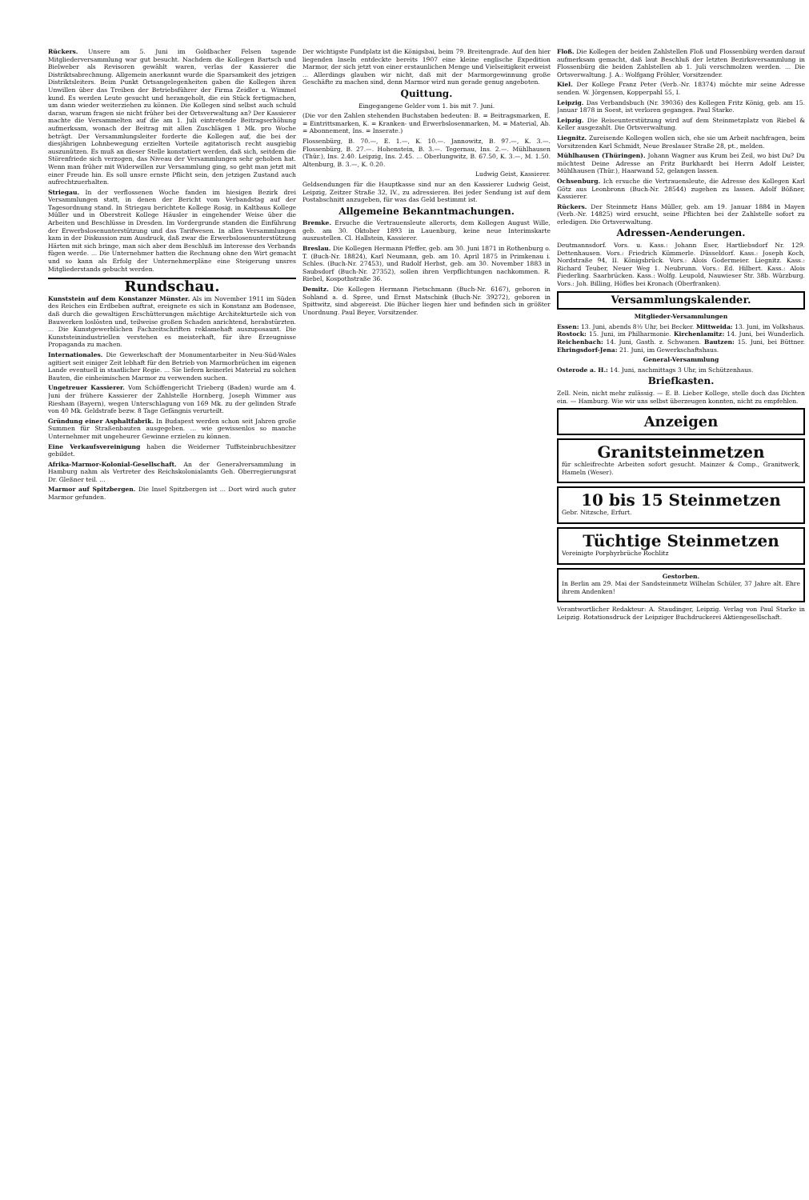Rückers. Unsere am 5. Juni im Goldbacher Felsen tagende Mitgliederversammlung war gut besucht. Nachdem die Kollegen Bartsch und Bielweber als Revisoren gewählt waren, verlas der Kassierer die Distriktsabrechnung. Allgemein anerkannt wurde die Sparsamkeit des jetzigen Distriktsleiters. Beim Punkt Ortsangelegenheiten gaben die Kollegen ihren Unwillen über das Treiben der Betriebsführer der Firma Zeidler u. Wimmel kund. Es werden Leute gesucht und herangeholt, die ein Stück fertigmachen, um dann wieder weiterziehen zu können. Die Kollegen sind selbst auch schuld daran, warum fragen sie nicht früher bei der Ortsverwaltung an? Der Kassierer machte die Versammelten auf die am 1. Juli eintretende Beitragserhöhung aufmerksam, wonach der Beitrag mit allen Zuschlägen 1 Mk. pro Woche beträgt. Der Versammlungsleiter forderte die Kollegen auf, die bei der diesjährigen Lohnbewegung erzielten Vorteile agitatorisch recht ausgiebig auszunützen. Es muß an dieser Stelle konstatiert werden, daß sich, seitdem die Störenfriede sich verzogen, das Niveau der Versammlungen sehr gehoben hat. Wenn man früher mit Widerwillen zur Versammlung ging, so geht man jetzt mit einer Freude hin. Es soll unsre ernste Pflicht sein, den jetzigen Zustand auch aufrechtzuerhalten.
Striegau. In der verflossenen Woche fanden im hiesigen Bezirk drei Versammlungen statt, in denen der Bericht vom Verbandstag auf der Tagesordnung stand. In Striegau berichtete Kollege Rosig, in Kaltbaus Kollege Müller und in Oberstreit Kollege Häusler in eingehender Weise über die Arbeiten und Beschlüsse in Dresden. Im Vordergrunde standen die Einführung der Erwerbslosenunterstützung und das Tarifwesen. In allen Versammlungen kam in der Diskussion zum Ausdruck, daß zwar die Erwerbslosenunterstützung Härten mit sich bringe, man sich aber dem Beschluß im Interesse des Verbands fügen werde. ... Die Unternehmer hatten die Rechnung ohne den Wirt gemacht und so kann als Erfolg der Unternehmerpläne eine Steigerung unsres Mitgliederstands gebucht werden.
Rundschau.
Kunststein auf dem Konstanzer Münster. Als im November 1911 im Süden des Reiches ein Erdbeben auftrat, ereignete es sich in Konstanz am Bodensee, daß durch die gewaltigen Erschütterungen mächtige Architekturteile sich von Bauwerken loslösten und, teilweise großen Schaden anrichtend, herabstürzten. ... Die Kunstgewerblichen Fachzeitschriften reklamehaft auszuposaunt. Die Kunststeinindustriellen verstehen es meisterhaft, für ihre Erzeugnisse Propaganda zu machen.
Internationales. Die Gewerkschaft der Monumentarbeiter in Neu-Süd-Wales agitiert seit einiger Zeit lebhaft für den Betrieb von Marmorbrüchen im eigenen Lande eventuell in staatlicher Regie. ... Sie liefern keinerlei Material zu solchen Bauten, die einheimischen Marmor zu verwenden suchen.
Ungetreuer Kassierer. Vom Schöffengericht Trieberg (Baden) wurde am 4. Juni der frühere Kassierer der Zahlstelle Hornberg, Joseph Wimmer aus Riesham (Bayern), wegen Unterschlagung von 169 Mk. zu der gelinden Strafe von 40 Mk. Geldstrafe bezw. 8 Tage Gefängnis verurteilt.
Gründung einer Asphaltfabrik. In Budapest werden schon seit Jahren große Summen für Straßenbauten ausgegeben. ... wie gewissenlos so manche Unternehmer mit ungeheurer Gewinne erzielen zu können.
Eine Verkaufsvereinigung haben die Weiderner Tuffsteinbruchbesitzer gebildet.
Afrika-Marmor-Kolonial-Gesellschaft. An der Generalversammlung in Hamburg nahm als Vertreter des Reichskolonialamts Geh. Oberregierungsrat Dr. Gleßner teil. ...
Marmor auf Spitzbergen. Die Insel Spitzbergen ist ... Dort wird auch guter Marmor gefunden.
Der wichtigste Fundplatz ist die Königsbai, beim 79. Breitengrade. Auf den hier liegenden Inseln entdeckte bereits 1907 eine kleine englische Expedition Marmor, der sich jetzt von einer erstaunlichen Menge und Vielseitigkeit erweist ... Allerdings glauben wir nicht, daß mit der Marmorgewinnung große Geschäfte zu machen sind, denn Marmor wird nun gerade genug angeboten.
Quittung.
Eingegangene Gelder vom 1. bis mit 7. Juni.
(Die vor den Zahlen stehenden Buchstaben bedeuten: B. = Beitragsmarken, E. = Eintrittsmarken, K. = Kranken- und Erwerbslosenmarken, M. = Material, Ab. = Abonnement, Ins. = Inserate.)
Flossenbürg, B. 70.—, E. 1.—, K. 10.—. Jannowitz, B. 97.—, K. 3.—. Flossenbürg, B. 27.—. Hohenstein, B. 3.—. Tegernau, Ins. 2.—. Mühlhausen (Thür.), Ins. 2.40. Leipzig, Ins. 2.45. ... Oberlungwitz, B. 67.50, K. 3.—, M. 1.50. Altenburg, B. 3.—, K. 0.20.
Ludwig Geist, Kassierer.
Geldsendungen für die Hauptkasse sind nur an den Kassierer Ludwig Geist, Leipzig, Zeitzer Straße 32, IV., zu adressieren. Bei jeder Sendung ist auf dem Postabschnitt anzugeben, für was das Geld bestimmt ist.
Allgemeine Bekanntmachungen.
Bremke. Ersuche die Vertrauensleute allerorts, dem Kollegen August Wille, geb. am 30. Oktober 1893 in Lauenburg, keine neue Interimskarte auszustellen. Cl. Hallstein, Kassierer.
Breslau. Die Kollegen Hermann Pfeffer, geb. am 30. Juni 1871 in Rothenburg o. T. (Buch-Nr. 18824), Karl Neumann, geb. am 10. April 1875 in Primkenau i. Schles. (Buch-Nr. 27453), und Rudolf Herbst, geb. am 30. November 1883 in Saubsdorf (Buch-Nr. 27352), sollen ihren Verpflichtungen nachkommen. R. Riebel, Kospothstraße 36.
Demitz. Die Kollegen Hermann Pietschmann (Buch-Nr. 6167), geboren in Sohland a. d. Spree, und Ernst Matschink (Buch-Nr. 39272), geboren in Spittwitz, sind abgereist. Die Bücher liegen hier und befinden sich in größter Unordnung. Paul Beyer, Vorsitzender.
Floß. Die Kollegen der beiden Zahlstellen Floß und Flossenbürg werden darauf aufmerksam gemacht, daß laut Beschluß der letzten Bezirksversammlung in Flossenbürg die beiden Zahlstellen ab 1. Juli verschmolzen werden. ... Die Ortsverwaltung. J. A.: Wolfgang Fröhler, Vorsitzender.
Kiel. Der Kollege Franz Peter (Verb.-Nr. 18374) möchte mir seine Adresse senden. W. Jörgensen, Kopperpahl 55, I.
Leipzig. Das Verbandsbuch (Nr. 39036) des Kollegen Fritz König, geb. am 15. Januar 1878 in Soest, ist verloren gegangen. Paul Starke.
Leipzig. Die Reiseunterstützung wird auf dem Steinmetzplatz von Riebel & Keller ausgezahlt. Die Ortsverwaltung.
Liegnitz. Zureisende Kollegen wollen sich, ehe sie um Arbeit nachfragen, beim Vorsitzenden Karl Schmidt, Neue Breslauer Straße 28, pt., melden.
Mühlhausen (Thüringen). Johann Wagner aus Krum bei Zeil, wo bist Du? Du möchtest Deine Adresse an Fritz Burkhardt bei Herrn Adolf Leister, Mühlhausen (Thür.), Haarwand 52, gelangen lassen.
Ochsenburg. Ich ersuche die Vertrauensleute, die Adresse des Kollegen Karl Götz aus Leonbronn (Buch-Nr. 28544) zugehen zu lassen. Adolf Bößner, Kassierer.
Rückers. Der Steinmetz Hans Müller, geb. am 19. Januar 1884 in Mayen (Verb.-Nr. 14825) wird ersucht, seine Pflichten bei der Zahlstelle sofort zu erledigen. Die Ortsverwaltung.
Adressen-Aenderungen.
Deutmannsdorf. Vors. u. Kass.: Johann Eser, Hartliebsdorf Nr. 129. Dettenhausen. Vors.: Friedrich Kümmerle. Düsseldorf. Kass.: Joseph Koch, Nordstraße 94, II. Königsbrück. Vors.: Alois Godermeier. Liegnitz. Kass.: Richard Teuber, Neuer Weg 1. Neubrunn. Vors.: Ed. Hilbert. Kass.: Alois Fiederling. Saarbrücken. Kass.: Wolfg. Leupold, Nauwieser Str. 38b. Würzburg. Vors.: Joh. Billing, Höfles bei Kronach (Oberfranken).
Versammlungskalender.
Mitglieder-Versammlungen
Essen: 13. Juni, abends 8½ Uhr, bei Becker. Mittweida: 13. Juni, im Volkshaus. Rostock: 15. Juni, im Philharmonie. Kirchenlamitz: 14. Juni, bei Wunderlich. Reichenbach: 14. Juni, Gasth. z. Schwanen. Bautzen: 15. Juni, bei Büttner. Ehringsdorf-Jena: 21. Juni, im Gewerkschaftshaus.
General-Versammlung
Osterode a. H.: 14. Juni, nachmittags 3 Uhr, im Schützenhaus.
Briefkasten.
Zell. Nein, nicht mehr zulässig. — E. B. Lieber Kollege, stelle doch das Dichten ein. — Hamburg. Wie wir uns selbst überzeugen konnten, nicht zu empfehlen.
Anzeigen
Granitsteinmetzen
für schleifrechte Arbeiten sofort gesucht. Mainzer & Comp., Granitwerk, Hameln (Weser).
10 bis 15 Steinmetzen
Gebr. Nitzsche, Erfurt.
Tüchtige Steinmetzen
Vereinigte Porphyrbrüche Rochlitz
Gestorben.
In Berlin am 29. Mai der Sandsteinmetz Wilhelm Schüler, 37 Jahre alt. Ehre ihrem Andenken!
Verantwortlicher Redakteur: A. Staudinger, Leipzig. Verlag von Paul Starke in Leipzig. Rotationsdruck der Leipziger Buchdruckerei Aktiengesellschaft.